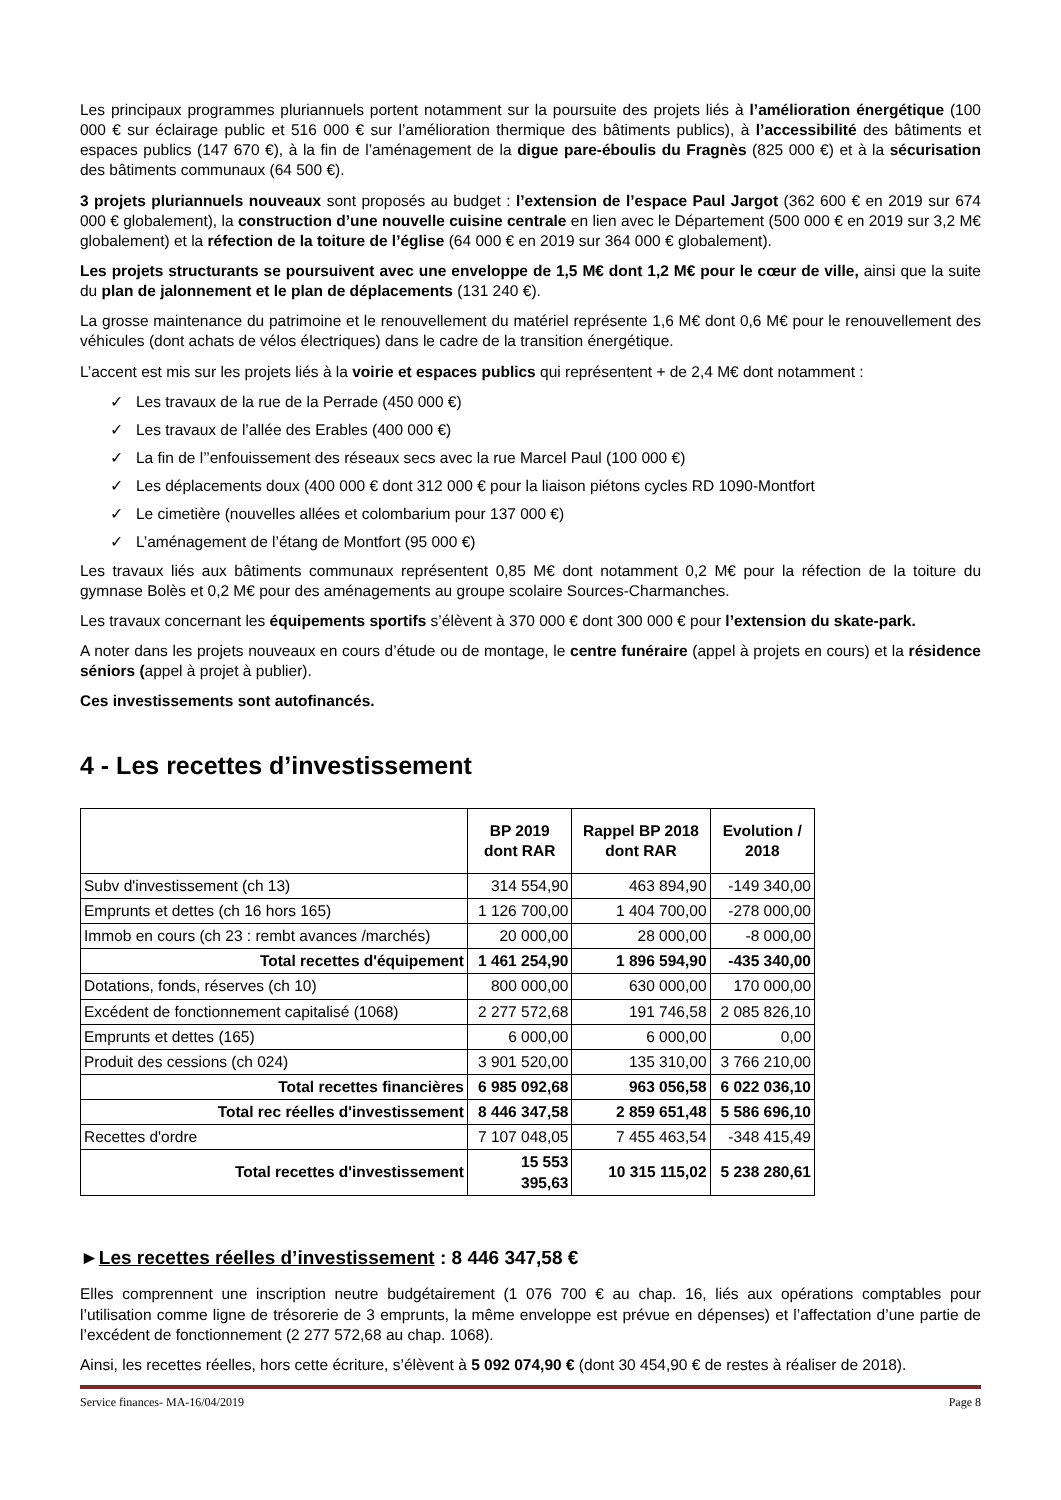Les principaux programmes pluriannuels portent notamment sur la poursuite des projets liés à l’amélioration énergétique (100 000 € sur éclairage public et 516 000 € sur l’amélioration thermique des bâtiments publics), à l’accessibilité des bâtiments et espaces publics (147 670 €), à la fin de l’aménagement de la digue pare-éboulis du Fragnès (825 000 €) et à la sécurisation des bâtiments communaux (64 500 €).
3 projets pluriannuels nouveaux sont proposés au budget : l’extension de l’espace Paul Jargot (362 600 € en 2019 sur 674 000 € globalement), la construction d’une nouvelle cuisine centrale en lien avec le Département (500 000 € en 2019 sur 3,2 M€ globalement) et la réfection de la toiture de l’église (64 000 € en 2019 sur 364 000 € globalement).
Les projets structurants se poursuivent avec une enveloppe de 1,5 M€ dont 1,2 M€ pour le cœur de ville, ainsi que la suite du plan de jalonnement et le plan de déplacements (131 240 €).
La grosse maintenance du patrimoine et le renouvellement du matériel représente 1,6 M€ dont 0,6 M€ pour le renouvellement des véhicules (dont achats de vélos électriques) dans le cadre de la transition énergétique.
L’accent est mis sur les projets liés à la voirie et espaces publics qui représentent + de 2,4 M€ dont notamment :
✓ Les travaux de la rue de la Perrade (450 000 €)
✓ Les travaux de l’allée des Erables (400 000 €)
✓ La fin de l’’enfouissement des réseaux secs avec la rue Marcel Paul (100 000 €)
✓ Les déplacements doux (400 000 € dont 312 000 € pour la liaison piétons cycles RD 1090-Montfort
✓ Le cimetière (nouvelles allées et colombarium pour 137 000 €)
✓ L’aménagement de l’étang de Montfort (95 000 €)
Les travaux liés aux bâtiments communaux représentent 0,85 M€ dont notamment 0,2 M€ pour la réfection de la toiture du gymnase Bolès et 0,2 M€ pour des aménagements au groupe scolaire Sources-Charmanches.
Les travaux concernant les équipements sportifs s’élèvent à 370 000 € dont 300 000 € pour l’extension du skate-park.
A noter dans les projets nouveaux en cours d’étude ou de montage, le centre funéraire (appel à projets en cours) et la résidence séniors (appel à projet à publier).
Ces investissements sont autofinancés.
4 - Les recettes d’investissement
| | BP 2019 dont RAR | Rappel BP 2018 dont RAR | Evolution / 2018 |
| --- | --- | --- | --- |
| Subv d'investissement (ch 13) | 314 554,90 | 463 894,90 | -149 340,00 |
| Emprunts et dettes (ch 16 hors 165) | 1 126 700,00 | 1 404 700,00 | -278 000,00 |
| Immob en cours (ch 23 : rembt avances /marchés) | 20 000,00 | 28 000,00 | -8 000,00 |
| Total recettes d'équipement | 1 461 254,90 | 1 896 594,90 | -435 340,00 |
| Dotations, fonds, réserves (ch 10) | 800 000,00 | 630 000,00 | 170 000,00 |
| Excédent de fonctionnement capitalisé (1068) | 2 277 572,68 | 191 746,58 | 2 085 826,10 |
| Emprunts et dettes (165) | 6 000,00 | 6 000,00 | 0,00 |
| Produit des cessions (ch 024) | 3 901 520,00 | 135 310,00 | 3 766 210,00 |
| Total recettes financières | 6 985 092,68 | 963 056,58 | 6 022 036,10 |
| Total rec réelles d'investissement | 8 446 347,58 | 2 859 651,48 | 5 586 696,10 |
| Recettes d'ordre | 7 107 048,05 | 7 455 463,54 | -348 415,49 |
| Total recettes d'investissement | 15 553 395,63 | 10 315 115,02 | 5 238 280,61 |
►Les recettes réelles d’investissement : 8 446 347,58 €
Elles comprennent une inscription neutre budgétairement (1 076 700 € au chap. 16, liés aux opérations comptables pour l’utilisation comme ligne de trésorerie de 3 emprunts, la même enveloppe est prévue en dépenses) et l’affectation d’une partie de l’excédent de fonctionnement (2 277 572,68 au chap. 1068).
Ainsi, les recettes réelles, hors cette écriture, s’élèvent à 5 092 074,90 € (dont 30 454,90 € de restes à réaliser de 2018).
Service finances- MA-16/04/2019 Page 8